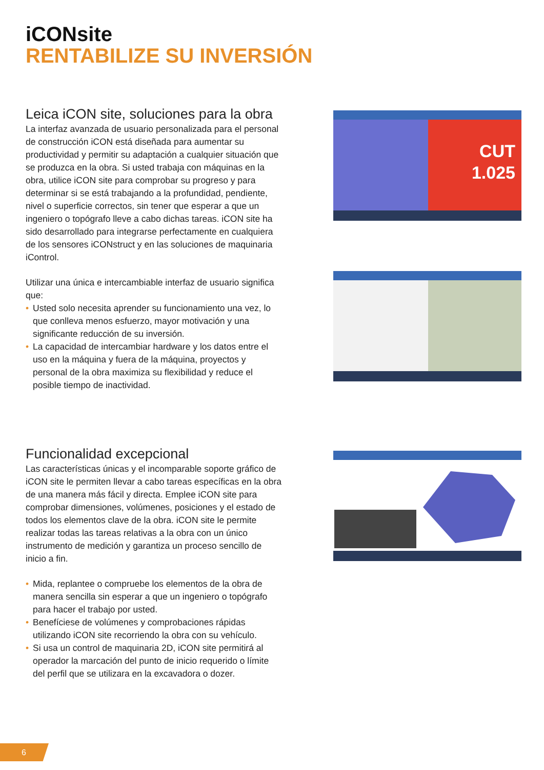iCONsite
RENTABILIZE SU INVERSIÓN
Leica iCON site, soluciones para la obra
La interfaz avanzada de usuario personalizada para el personal de construcción iCON está diseñada para aumentar su productividad y permitir su adaptación a cualquier situación que se produzca en la obra. Si usted trabaja con máquinas en la obra, utilice iCON site para comprobar su progreso y para determinar si se está trabajando a la profundidad, pendiente, nivel o superficie correctos, sin tener que esperar a que un ingeniero o topógrafo lleve a cabo dichas tareas. iCON site ha sido desarrollado para integrarse perfectamente en cualquiera de los sensores iCONstruct y en las soluciones de maquinaria iControl.
Utilizar una única e intercambiable interfaz de usuario significa que:
• Usted solo necesita aprender su funcionamiento una vez, lo que conlleva menos esfuerzo, mayor motivación y una significante reducción de su inversión.
• La capacidad de intercambiar hardware y los datos entre el uso en la máquina y fuera de la máquina, proyectos y personal de la obra maximiza su flexibilidad y reduce el posible tiempo de inactividad.
CUT
1.025
Funcionalidad excepcional
Las características únicas y el incomparable soporte gráfico de iCON site le permiten llevar a cabo tareas específicas en la obra de una manera más fácil y directa. Emplee iCON site para comprobar dimensiones, volúmenes, posiciones y el estado de todos los elementos clave de la obra. iCON site le permite realizar todas las tareas relativas a la obra con un único instrumento de medición y garantiza un proceso sencillo de inicio a fin.
• Mida, replantee o compruebe los elementos de la obra de manera sencilla sin esperar a que un ingeniero o topógrafo para hacer el trabajo por usted.
• Benefíciese de volúmenes y comprobaciones rápidas utilizando iCON site recorriendo la obra con su vehículo.
• Si usa un control de maquinaria 2D, iCON site permitirá al operador la marcación del punto de inicio requerido o límite del perfil que se utilizara en la excavadora o dozer.
6